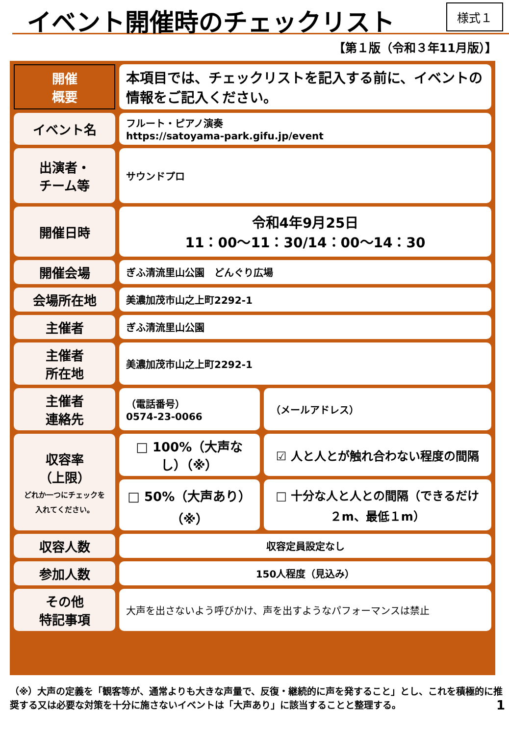イベント開催時のチェックリスト 様式１
【第１版（令和３年11月版）】
| 開催 概要 | 本項目では、チェックリストを記入する前に、イベントの情報をご記入ください。 | |
| イベント名 | フルート・ピアノ演奏 https://satoyama-park.gifu.jp/event | |
| 出演者・ チーム等 | サウンドプロ | |
| 開催日時 | 令和4年9月25日 11：00～11：30/14：00～14：30 | |
| 開催会場 | ぎふ清流里山公園 どんぐり広場 | |
| 会場所在地 | 美濃加茂市山之上町2292-1 | |
| 主催者 | ぎふ清流里山公園 | |
| 主催者 所在地 | 美濃加茂市山之上町2292-1 | |
| 主催者 連絡先 | （電話番号） 0574-23-0066 | （メールアドレス） |
| 収容率 （上限） どれか一つにチェックを入れてください。 | □ 100%（大声なし）（※） | ☑ 人と人とが触れ合わない程度の間隔 |
| | □ 50%（大声あり）（※） | □ 十分な人と人との間隔（できるだけ２m、最低１m） |
| 収容人数 | 収容定員設定なし | |
| 参加人数 | 150人程度（見込み） | |
| その他 特記事項 | 大声を出さないよう呼びかけ、声を出すようなパフォーマンスは禁止 | |
（※）大声の定義を「観客等が、通常よりも大きな声量で、反復・継続的に声を発すること」とし、これを積極的に推奨する又は必要な対策を十分に施さないイベントは「大声あり」に該当することと整理する。 1